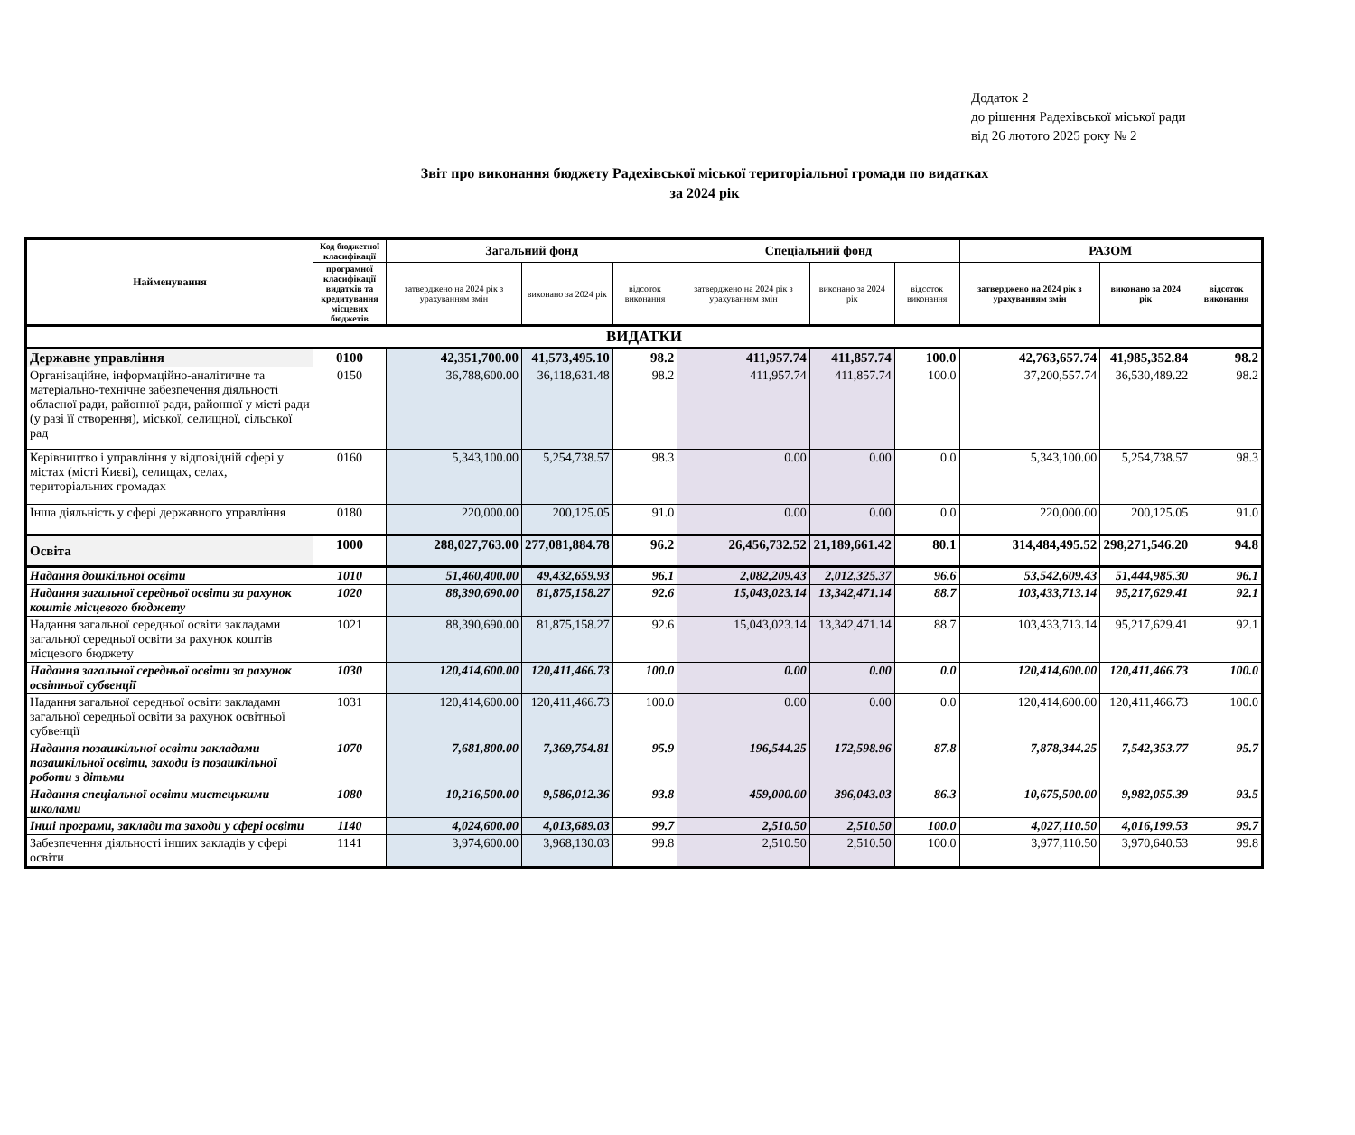Додаток 2
до рішення Радехівської міської ради
від 26 лютого 2025 року № 2
Звіт про виконання бюджету Радехівської міської територіальної громади по видатках
за 2024 рік
| Найменування | Код бюджетної класифікації | Загальний фонд | | | Спеціальний фонд | | | РАЗОМ | | |
| --- | --- | --- | --- | --- | --- | --- | --- | --- | --- | --- |
| | програмної класифікації видатків та кредитування місцевих бюджетів | затверджено на 2024 рік з урахуванням змін | виконано за 2024 рік | відсоток виконання | затверджено на 2024 рік з урахуванням змін | виконано за 2024 рік | відсоток виконання | затверджено на 2024 рік з урахуванням змін | виконано за 2024 рік | відсоток виконання |
| ВИДАТКИ | | | | | | | | | | |
| Державне управління | 0100 | 42,351,700.00 | 41,573,495.10 | 98.2 | 411,957.74 | 411,857.74 | 100.0 | 42,763,657.74 | 41,985,352.84 | 98.2 |
| Організаційне, інформаційно-аналітичне та матеріально-технічне забезпечення діяльності обласної ради, районної ради, районної у місті ради (у разі її створення), міської, селищної, сільської рад | 0150 | 36,788,600.00 | 36,118,631.48 | 98.2 | 411,957.74 | 411,857.74 | 100.0 | 37,200,557.74 | 36,530,489.22 | 98.2 |
| Керівництво і управління у відповідній сфері у містах (місті Києві), селищах, селах, територіальних громадах | 0160 | 5,343,100.00 | 5,254,738.57 | 98.3 | 0.00 | 0.00 | 0.0 | 5,343,100.00 | 5,254,738.57 | 98.3 |
| Інша діяльність у сфері державного управління | 0180 | 220,000.00 | 200,125.05 | 91.0 | 0.00 | 0.00 | 0.0 | 220,000.00 | 200,125.05 | 91.0 |
| Освіта | 1000 | 288,027,763.00 | 277,081,884.78 | 96.2 | 26,456,732.52 | 21,189,661.42 | 80.1 | 314,484,495.52 | 298,271,546.20 | 94.8 |
| Надання дошкільної освіти | 1010 | 51,460,400.00 | 49,432,659.93 | 96.1 | 2,082,209.43 | 2,012,325.37 | 96.6 | 53,542,609.43 | 51,444,985.30 | 96.1 |
| Надання загальної середньої освіти за рахунок коштів місцевого бюджету | 1020 | 88,390,690.00 | 81,875,158.27 | 92.6 | 15,043,023.14 | 13,342,471.14 | 88.7 | 103,433,713.14 | 95,217,629.41 | 92.1 |
| Надання загальної середньої освіти закладами загальної середньої освіти за рахунок коштів місцевого бюджету | 1021 | 88,390,690.00 | 81,875,158.27 | 92.6 | 15,043,023.14 | 13,342,471.14 | 88.7 | 103,433,713.14 | 95,217,629.41 | 92.1 |
| Надання загальної середньої освіти за рахунок освітньої субвенції | 1030 | 120,414,600.00 | 120,411,466.73 | 100.0 | 0.00 | 0.00 | 0.0 | 120,414,600.00 | 120,411,466.73 | 100.0 |
| Надання загальної середньої освіти закладами загальної середньої освіти за рахунок освітньої субвенції | 1031 | 120,414,600.00 | 120,411,466.73 | 100.0 | 0.00 | 0.00 | 0.0 | 120,414,600.00 | 120,411,466.73 | 100.0 |
| Надання позашкільної освіти закладами позашкільної освіти, заходи із позашкільної роботи з дітьми | 1070 | 7,681,800.00 | 7,369,754.81 | 95.9 | 196,544.25 | 172,598.96 | 87.8 | 7,878,344.25 | 7,542,353.77 | 95.7 |
| Надання спеціальної освіти мистецькими школами | 1080 | 10,216,500.00 | 9,586,012.36 | 93.8 | 459,000.00 | 396,043.03 | 86.3 | 10,675,500.00 | 9,982,055.39 | 93.5 |
| Інші програми, заклади та заходи у сфері освіти | 1140 | 4,024,600.00 | 4,013,689.03 | 99.7 | 2,510.50 | 2,510.50 | 100.0 | 4,027,110.50 | 4,016,199.53 | 99.7 |
| Забезпечення діяльності інших закладів у сфері освіти | 1141 | 3,974,600.00 | 3,968,130.03 | 99.8 | 2,510.50 | 2,510.50 | 100.0 | 3,977,110.50 | 3,970,640.53 | 99.8 |